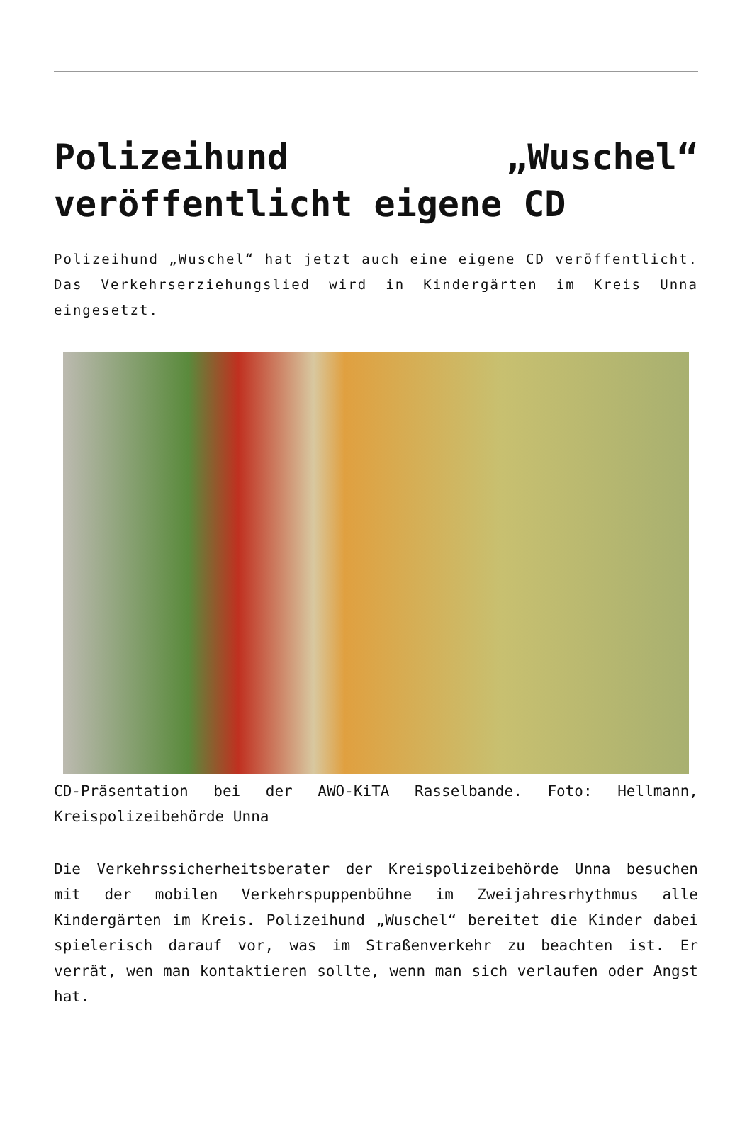Polizeihund „Wuschel“ veröffentlicht eigene CD
Polizeihund „Wuschel“ hat jetzt auch eine eigene CD veröffentlicht. Das Verkehrserziehungslied wird in Kindergärten im Kreis Unna eingesetzt.
CD-Präsentation bei der AWO-KiTA Rasselbande. Foto: Hellmann, Kreispolizeibehörde Unna
Die Verkehrssicherheitsberater der Kreispolizeibehörde Unna besuchen mit der mobilen Verkehrspuppenbühne im Zweijahresrhythmus alle Kindergärten im Kreis. Polizeihund „Wuschel“ bereitet die Kinder dabei spielerisch darauf vor, was im Straßenverkehr zu beachten ist. Er verrät, wen man kontaktieren sollte, wenn man sich verlaufen oder Angst hat.